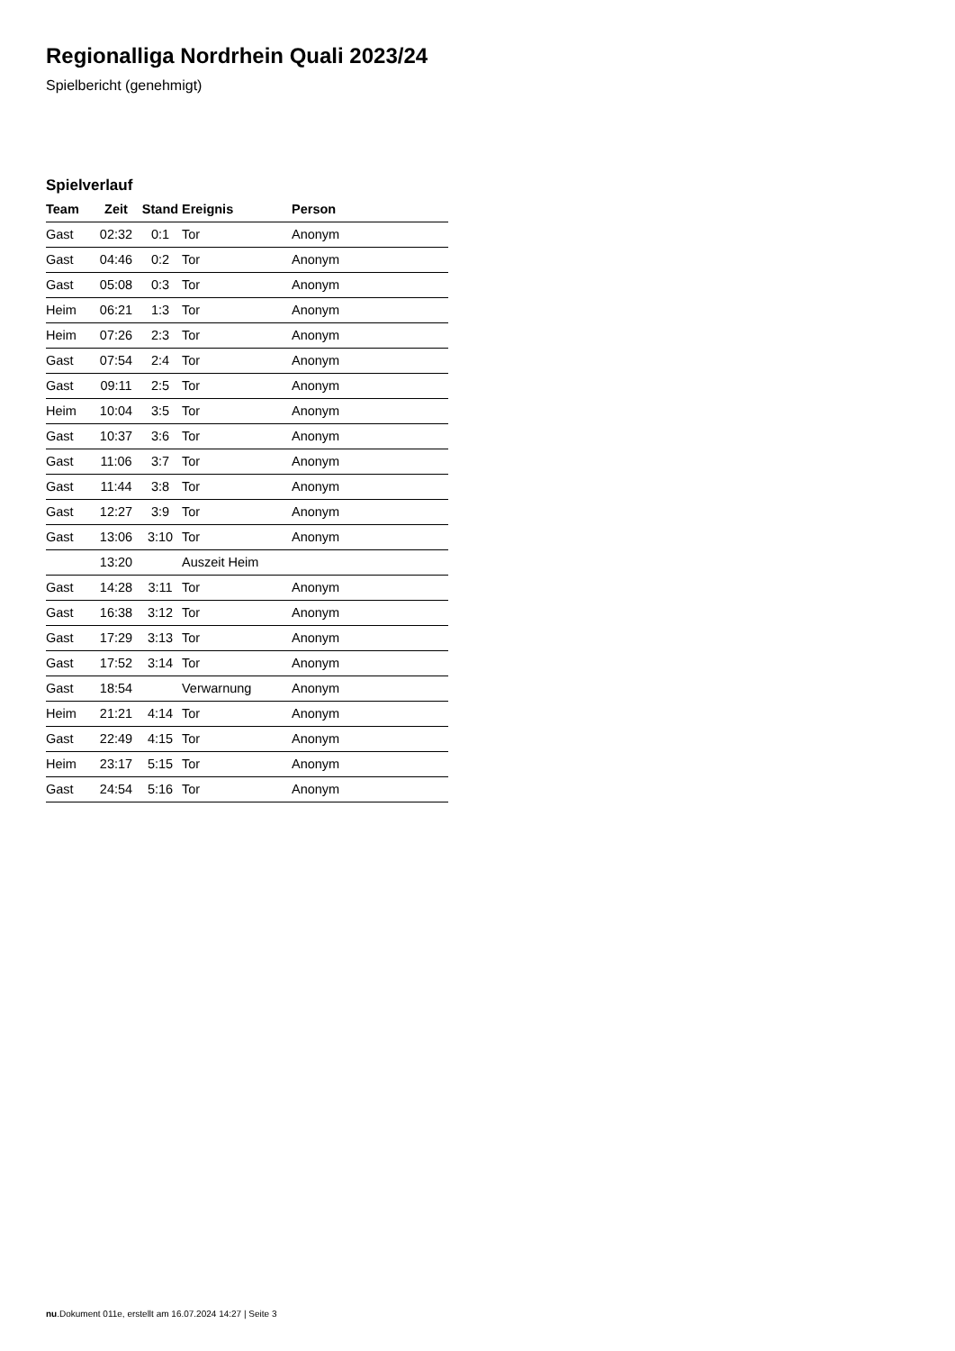Regionalliga Nordrhein Quali 2023/24
Spielbericht (genehmigt)
Spielverlauf
| Team | Zeit | Stand | Ereignis | Person |
| --- | --- | --- | --- | --- |
| Gast | 02:32 | 0:1 | Tor | Anonym |
| Gast | 04:46 | 0:2 | Tor | Anonym |
| Gast | 05:08 | 0:3 | Tor | Anonym |
| Heim | 06:21 | 1:3 | Tor | Anonym |
| Heim | 07:26 | 2:3 | Tor | Anonym |
| Gast | 07:54 | 2:4 | Tor | Anonym |
| Gast | 09:11 | 2:5 | Tor | Anonym |
| Heim | 10:04 | 3:5 | Tor | Anonym |
| Gast | 10:37 | 3:6 | Tor | Anonym |
| Gast | 11:06 | 3:7 | Tor | Anonym |
| Gast | 11:44 | 3:8 | Tor | Anonym |
| Gast | 12:27 | 3:9 | Tor | Anonym |
| Gast | 13:06 | 3:10 | Tor | Anonym |
| | 13:20 | | Auszeit Heim | |
| Gast | 14:28 | 3:11 | Tor | Anonym |
| Gast | 16:38 | 3:12 | Tor | Anonym |
| Gast | 17:29 | 3:13 | Tor | Anonym |
| Gast | 17:52 | 3:14 | Tor | Anonym |
| Gast | 18:54 | | Verwarnung | Anonym |
| Heim | 21:21 | 4:14 | Tor | Anonym |
| Gast | 22:49 | 4:15 | Tor | Anonym |
| Heim | 23:17 | 5:15 | Tor | Anonym |
| Gast | 24:54 | 5:16 | Tor | Anonym |
nu.Dokument 011e, erstellt am 16.07.2024 14:27 | Seite 3